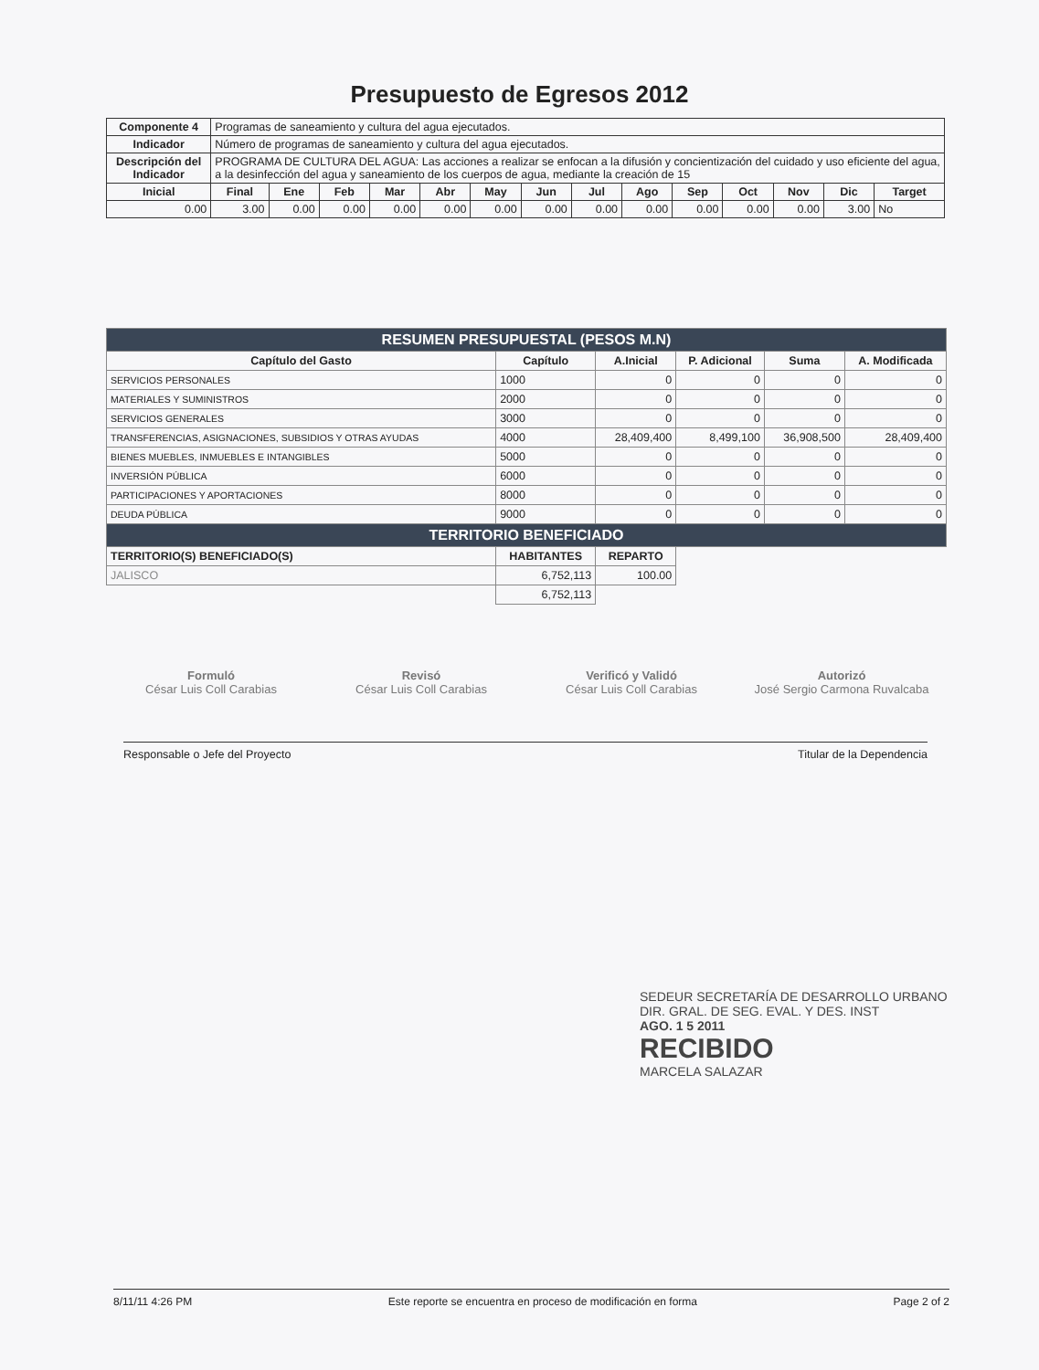Presupuesto de Egresos 2012
| Componente 4 | Programas de saneamiento y cultura del agua ejecutados. | | | | | | | | | | | | | |
| Indicador | Número de programas de saneamiento y cultura del agua ejecutados. | | | | | | | | | | | | | |
| Descripción del Indicador | PROGRAMA DE CULTURA DEL AGUA: Las acciones a realizar se enfocan a la difusión y concientización del cuidado y uso eficiente del agua, a la desinfección del agua y saneamiento de los cuerpos de agua, mediante la creación de 15 | | | | | | | | | | | | | |
| Inicial | Final | Ene | Feb | Mar | Abr | May | Jun | Jul | Ago | Sep | Oct | Nov | Dic | Target |
| 0.00 | 3.00 | 0.00 | 0.00 | 0.00 | 0.00 | 0.00 | 0.00 | 0.00 | 0.00 | 0.00 | 0.00 | 0.00 | 3.00 | No |
| RESUMEN PRESUPUESTAL (PESOS M.N) | | | | | |
| Capítulo del Gasto | Capítulo | A.Inicial | P. Adicional | Suma | A. Modificada |
| SERVICIOS PERSONALES | 1000 | 0 | 0 | 0 | 0 |
| MATERIALES Y SUMINISTROS | 2000 | 0 | 0 | 0 | 0 |
| SERVICIOS GENERALES | 3000 | 0 | 0 | 0 | 0 |
| TRANSFERENCIAS, ASIGNACIONES, SUBSIDIOS Y OTRAS AYUDAS | 4000 | 28,409,400 | 8,499,100 | 36,908,500 | 28,409,400 |
| BIENES MUEBLES, INMUEBLES E INTANGIBLES | 5000 | 0 | 0 | 0 | 0 |
| INVERSIÓN PÚBLICA | 6000 | 0 | 0 | 0 | 0 |
| PARTICIPACIONES Y APORTACIONES | 8000 | 0 | 0 | 0 | 0 |
| DEUDA PÚBLICA | 9000 | 0 | 0 | 0 | 0 |
| TERRITORIO BENEFICIADO | | | | | |
| TERRITORIO(S) BENEFICIADO(S) | HABITANTES | REPARTO | | | |
| JALISCO | 6,752,113 | 100.00 | | | |
| | 6,752,113 | | | | |
Formuló
César Luis Coll Carabias
Revisó
César Luis Coll Carabias
Verificó y Validó
César Luis Coll Carabias
Autorizó
José Sergio Carmona Ruvalcaba
Responsable o Jefe del Proyecto Titular de la Dependencia
SEDEUR SECRETARÍA DE DESARROLLO URBANO
DIR. GRAL. DE SEG. EVAL. Y DES. INST
AGO. 1 5 2011
RECIBIDO
MARCELA SALAZAR
8/11/11 4:26 PM Este reporte se encuentra en proceso de modificación en forma Page 2 of 2